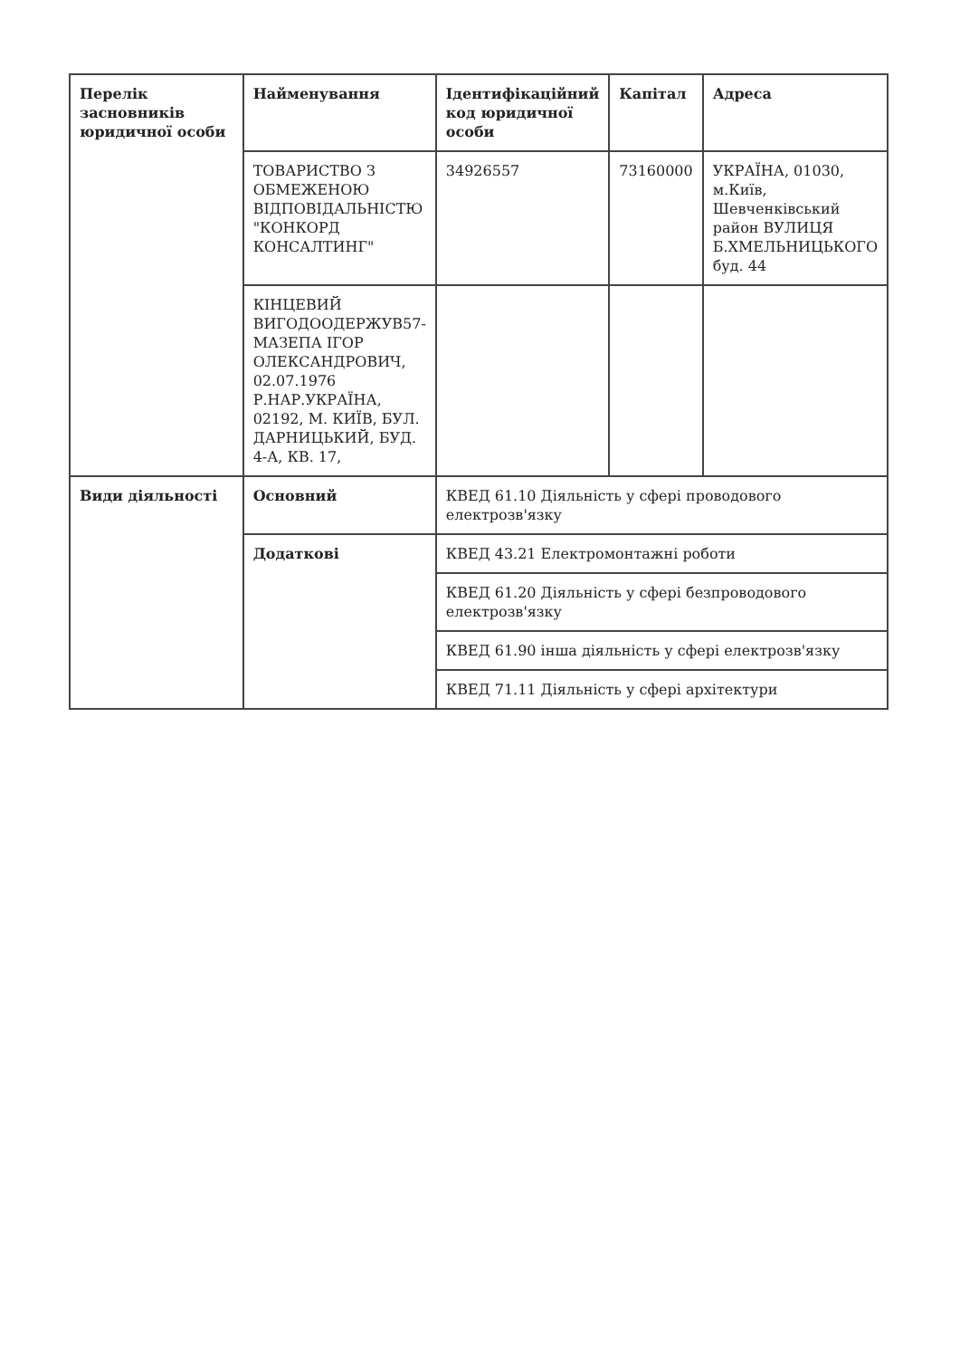| Перелік засновників юридичної особи | Найменування | Ідентифікаційний код юридичної особи | Капітал | Адреса |
| --- | --- | --- | --- | --- |
| | ТОВАРИСТВО З ОБМЕЖЕНОЮ ВІДПОВІДАЛЬНІСТЮ "КОНКОРД КОНСАЛТИНГ" | 34926557 | 73160000 | УКРАЇНА, 01030, м.Київ, Шевченківський район ВУЛИЦЯ Б.ХМЕЛЬНИЦЬКОГО буд. 44 |
| | КІНЦЕВИЙ ВИГОДООДЕРЖУВ57-МАЗЕПА ІГОР ОЛЕКСАНДРОВИЧ, 02.07.1976 Р.НАР.УКРАЇНА, 02192, М. КИЇВ, БУЛ. ДАРНИЦЬКИЙ, БУД. 4-А, КВ. 17, | | | |
| Види діяльності | Основний | КВЕД 61.10 Діяльність у сфері проводового електрозв'язку | | |
| | Додаткові | КВЕД 43.21 Електромонтажні роботи | | |
| | | КВЕД 61.20 Діяльність у сфері безпроводового електрозв'язку | | |
| | | КВЕД 61.90 інша діяльність у сфері електрозв'язку | | |
| | | КВЕД 71.11 Діяльність у сфері архітектури | | |